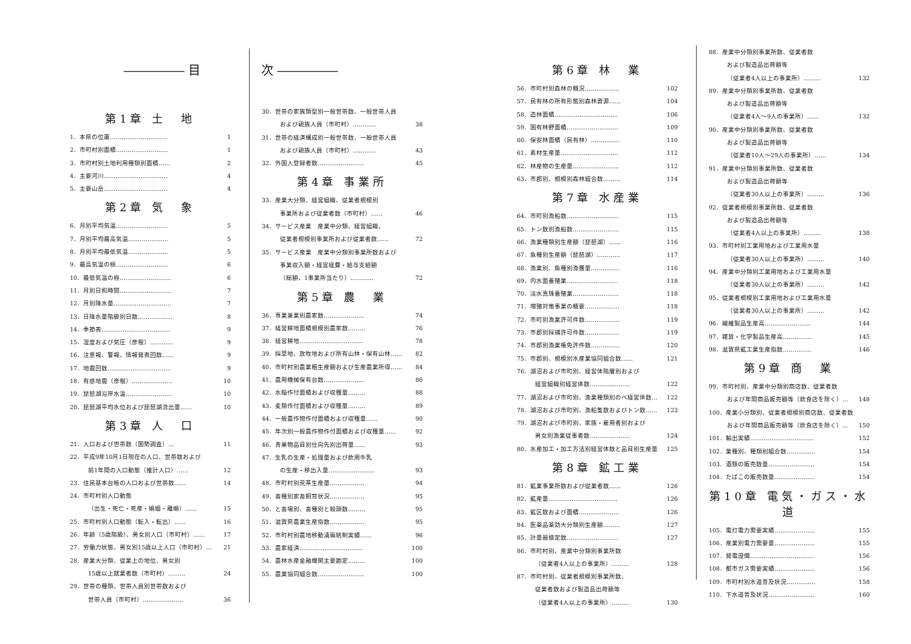――――― 目　　　　　次 ―――――
第1章 土　地
1．本県の位置………………………… 1
2．市町村別面積……………………… 1
3．市町村別土地利用種類別面積…… 2
4．主要河川…………………………… 4
5．主要山岳…………………………… 4
第2章 気　象
6．月別平均気温……………………… 5
7．月別平均最高気温………………… 5
8．月別平均最低気温………………… 5
9．最高気温の極……………………… 6
10．最低気温の極……………………… 6
11．月別日照時間……………………… 7
12．月別降水量………………………… 7
13．日降水量階級別日数……………… 8
14．季節表……………………………… 9
15．湿度および気圧（彦根）………… 9
16．注意報、警報、情報発表回数…… 9
17．地震回数…………………………… 9
18．有感地震（彦根）………………… 10
19．琵琶湖沿岸水温…………………… 10
20．琵琶湖平均水位および琵琶湖流出量…… 10
第3章 人　口
21．人口および世帯数（国勢調査）… 11
22．平成9年10月1日現在の人口、世帯数および
前1年間の人口動態（推計人口）…… 12
23．住民基本台帳の人口および世帯数…… 14
24．市町村別人口動態
（出生・死亡・死産・婚姻・離婚）…… 15
25．市町村別人口動態（転入・転出）…… 16
26．年齢（5歳階級）、男女別人口（市町村）…… 17
27．労働力状態、男女別15歳以上人口（市町村）… 21
28．産業大分類、従業上の地位、男女別
15歳以上就業者数（市町村）……… 24
29．世帯の種類、世帯人員別世帯数および
世帯人員（市町村）………………… 36
30．世帯の家族類型別一般世帯数、一般世帯人員
および親族人員（市町村）………… 38
31．世帯の経済構成別一般世帯数、一般世帯人員
および親族人員（市町村）………… 43
32．外国人登録者数…………………… 45
第4章 事業所
33．産業大分類、経営組織、従業者規模別
事業所および従業者数（市町村）…… 46
34．サービス産業　産業中分類、経営組織、
従業者規模別事業所および従業者数…… 72
35．サービス産業　産業中分類別事業所数および
事業収入額・経営経費・給与支給額
（総額、1事業所当たり）………… 72
第5章 農　業
36．専業兼業別農家数………………… 74
37．経営耕地面積規模別農家数……… 76
38．経営耕地…………………………… 78
39．採草地、放牧地および所有山林・保有山林…… 82
40．市町村別農業粗生産額および生産農業所得…… 84
41．農用機械保有台数………………… 86
42．水稲作付面積および収穫量……… 88
43．麦類作付面積および収穫量……… 89
44．一般農作物作付面積および収穫量…… 90
45．年次別一般農作物作付面積および収穫量…… 92
46．青果物品目別仕向先別出荷量…… 93
47．生乳の生産・処理量および飲用牛乳
の生産・移出入量…………………… 93
48．市町村別荒茶生産量……………… 94
49．畜種別家畜飼育状況……………… 95
50．と畜場別、畜種別と殺頭数……… 95
51．滋賀県農業生産指数……………… 95
52．市町村別農地移動潰廃統制実績…… 96
53．農家経済…………………………… 100
54．農林水産金融機関主要勘定……… 100
55．農業協同組合数…………………… 100
第6章 林　業
56．市町村別森林の概況……………… 102
57．民有林の所有形態別森林資源…… 104
58．造林面積…………………………… 106
59．国有林野面積……………………… 109
60．保安林面積（民有林）…………… 110
61．素材生産量………………………… 112
62．林産物の生産量…………………… 112
63．市郡別、規模別森林組合数……… 114
第7章 水産業
64．市町別漁船数……………………… 115
65．トン数別漁船数…………………… 115
66．漁業種類別生産額（琵琶湖）…… 116
67．魚種別生産額（琵琶湖）………… 117
68．漁業別、魚種別漁獲量…………… 116
69．内水面養殖業……………………… 118
70．淡水真珠養殖業…………………… 118
71．増殖対策事業の概要……………… 118
72．市町別漁業許可件数……………… 119
73．市郡別採捕許可件数……………… 119
74．市郡別漁業権免許件数…………… 120
75．市郡別、規模別水産業協同組合数…… 121
76．湖沼および市町別、経営体階層別および
経営組織別経営体数………………… 122
77．湖沼および市町別、漁業種類別のべ経営体数… 122
78．湖沼および市町別、漁船隻数およびトン数…… 123
79．湖沼および市町別、家族・雇用者別および
男女別漁業従事者数………………… 124
80．水産加工・加工方法別経営体数と品目別生産量 125
第8章 鉱工業
81．鉱業事業所数および従業者数…… 126
82．鉱産量……………………………… 126
83．鉱区数および面積………………… 126
84．医薬品薬効大分類別生産額……… 127
85．計量器検定数……………………… 127
86．市町村別、産業中分類別事業所数
（従業者4人以上の事業所）……… 128
87．市町村別、従業者規模別事業所数、
従業者数および製造品出荷額等
（従業者4人以上の事業所）……… 130
88．産業中分類別事業所数、従業者数
および製造品出荷額等
（従業者4人以上の事業所）……… 132
89．産業中分類別事業所数、従業者数
および製造品出荷額等
（従業者4人～9人の事業所）…… 132
90．産業中分類別事業所数、従業者数
および製造品出荷額等
（従業者10人～29人の事業所）…… 134
91．産業中分類別事業所数、従業者数
および製造品出荷額等
（従業者30人以上の事業所）……… 136
92．従業者規模別事業所数、従業者数
および製造品出荷額等
（従業者4人以上の事業所）……… 138
93．市町村別工業用地および工業用水量
（従業者30人以上の事業所）……… 140
94．産業中分類別工業用地および工業用水量
（従業者30人以上の事業所）……… 142
95．従業者規模別工業用地および工業用水量
（従業者30人以上の事業所）……… 142
96．繊維製品生産高…………………… 144
97．雑貨・化学製品生産高…………… 145
98．滋賀県鉱工業生産指数…………… 146
第9章 商　業
99．市町村別、産業中分類別商店数、従業者数
および年間商品販売額等（飲食店を除く）… 148
100．産業小分類別、従業者規模別商店数、従業者数
および年間商品販売額等（飲食店を除く）… 150
101．輸出実績…………………………… 152
102．業種別、種類別組合数…………… 154
103．酒類の販売数量…………………… 154
104．たばこの販売数量………………… 154
第10章 電気・ガス・水道
105．電灯電力需要実績………………… 155
106．産業別電力需要量………………… 155
107．発電設備…………………………… 156
108．都市ガス需要実績………………… 156
109．市町村別水道普及状況…………… 158
110．下水道普及状況…………………… 160